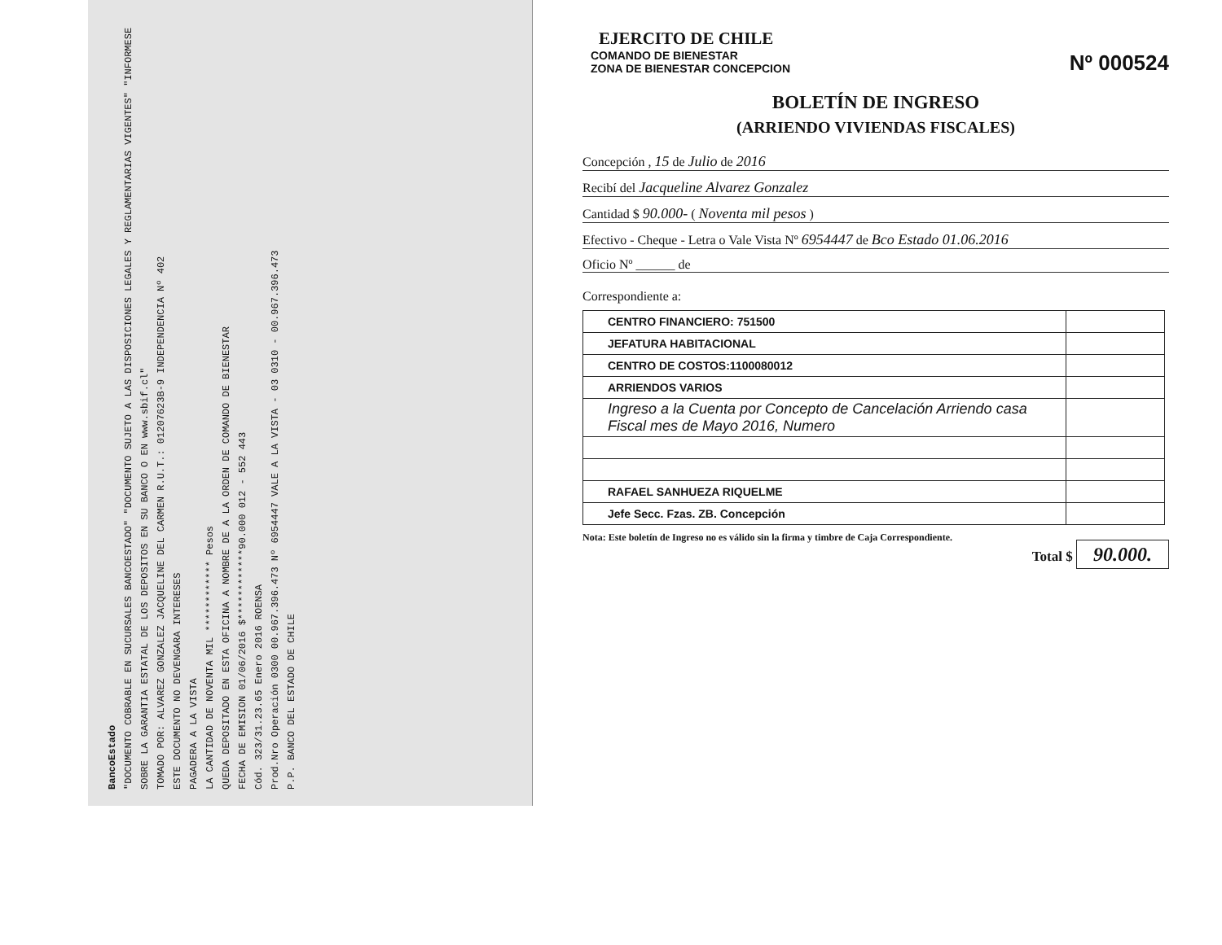BancoEstado
"DOCUMENTO COBRABLE EN SUCURSALES BANCOESTADO" "DOCUMENTO SUJETO A LAS DISPOSICIONES LEGALES Y REGLAMENTARIAS VIGENTES" "INFORMESE SOBRE LA GARANTIA ESTATAL DE LOS DEPOSITOS EN SU BANCO O EN www.sbif.cl"
TOMADO POR: ALVAREZ GONZALEZ JACQUELINE DEL CARMEN R.U.T.: 01207623B-9 INDEPENDENCIA Nº 402
ESTE DOCUMENTO NO DEVENGARA INTERESES
PAGADERA A LA VISTA
LA CANTIDAD DE NOVENTA MIL ************ Pesos
QUEDA DEPOSITADO EN ESTA OFICINA A NOMBRE DE A LA ORDEN DE COMANDO DE BIENESTAR
FECHA DE EMISION 01/06/2016 $************90.000 012 - 552 443
Cód. 323/31.23.65 Enero 2016 ROENSA
Prod.Nro Operación 0300 00.967.396.473 Nº 6954447 VALE A LA VISTA - 03 0310 - 00.967.396.473
P.P. BANCO DEL ESTADO DE CHILE
EJERCITO DE CHILE
COMANDO DE BIENESTAR
ZONA DE BIENESTAR CONCEPCION
Nº 000524
BOLETÍN DE INGRESO
(ARRIENDO VIVIENDAS FISCALES)
Concepción , 15 de Julio de 2016
Recibí del Jacqueline Alvarez Gonzalez
Cantidad $ 90.000- ( Noventa mil pesos )
Efectivo - Cheque - Letra o Vale Vista Nº 6954447 de Bco Estado 01.06.2016
Oficio Nº ______ de
Correspondiente a:
| CENTRO FINANCIERO: 751500 | |
| JEFATURA HABITACIONAL | |
| CENTRO DE COSTOS:1100080012 | |
| ARRIENDOS VARIOS | |
| Ingreso a la Cuenta por Concepto de Cancelación Arriendo casa Fiscal mes de Mayo 2016, Numero | |
| RAFAEL SANHUEZA RIQUELME | |
| Jefe Secc. Fzas. ZB. Concepción | |
Nota: Este boletín de Ingreso no es válido sin la firma y timbre de Caja Correspondiente.
Total $ 90.000.